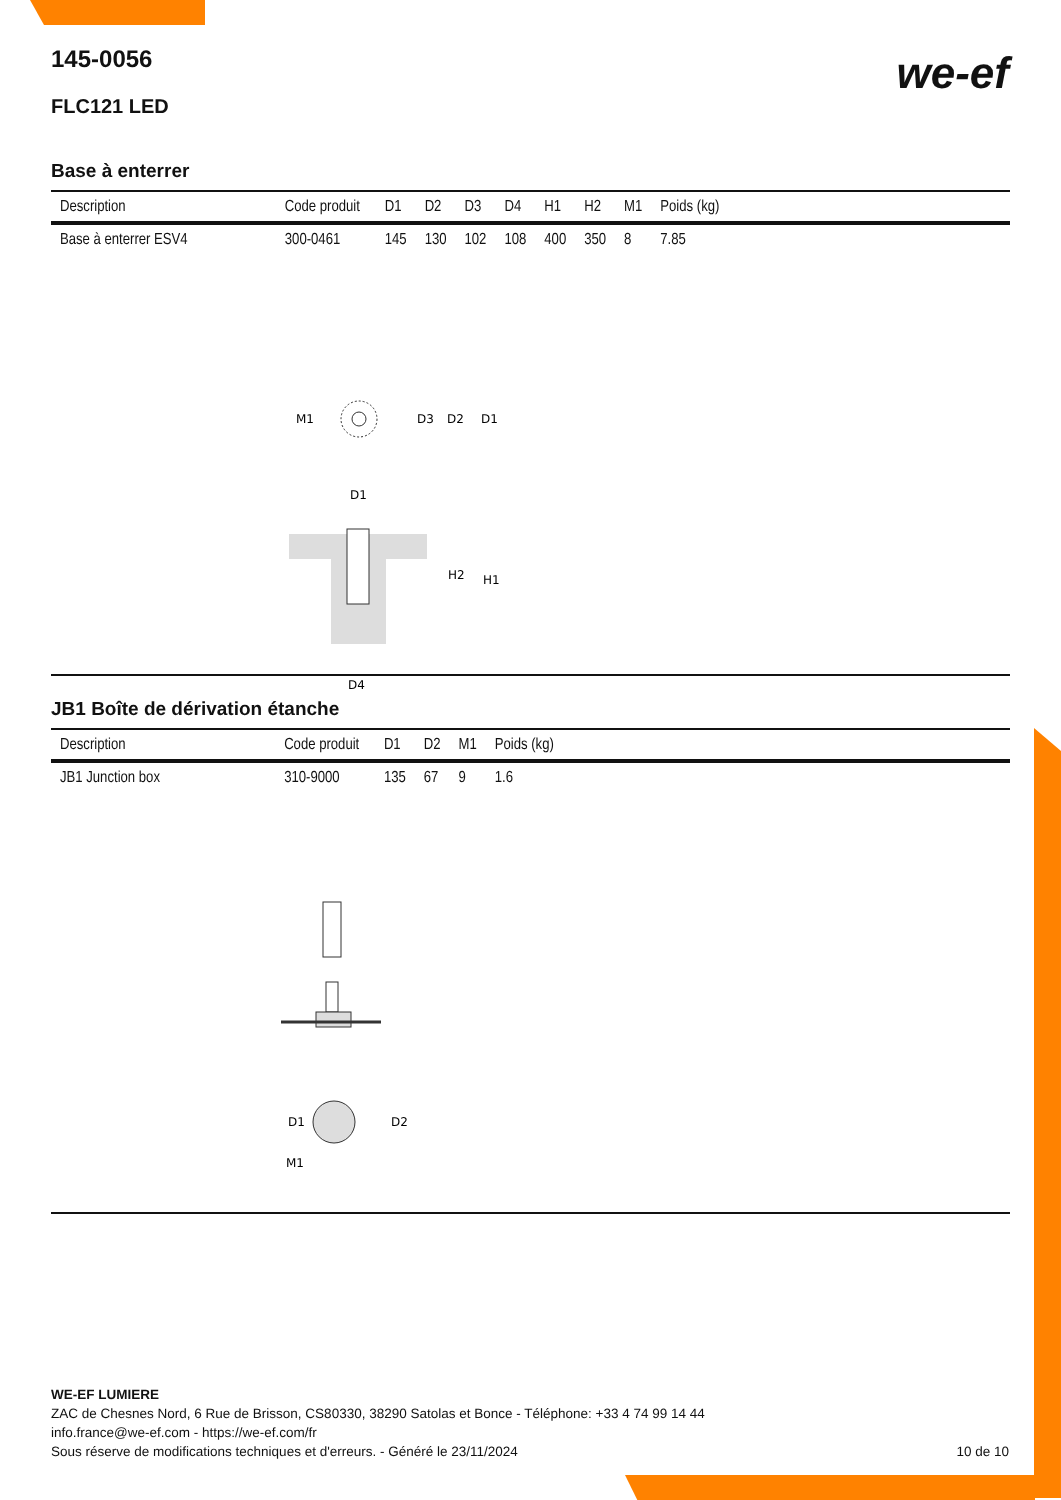we-ef
145-0056
FLC121 LED
Base à enterrer
| Description | Code produit | D1 | D2 | D3 | D4 | H1 | H2 | M1 | Poids (kg) |
| --- | --- | --- | --- | --- | --- | --- | --- | --- | --- |
| Base à enterrer ESV4 | 300-0461 | 145 | 130 | 102 | 108 | 400 | 350 | 8 | 7.85 |
M1
D3
D2
D1
D1
H2
H1
D4
JB1 Boîte de dérivation étanche
| Description | Code produit | D1 | D2 | M1 | Poids (kg) |
| --- | --- | --- | --- | --- | --- |
| JB1 Junction box | 310-9000 | 135 | 67 | 9 | 1.6 |
D1
D2
M1
WE-EF LUMIERE
ZAC de Chesnes Nord, 6 Rue de Brisson, CS80330, 38290 Satolas et Bonce - Téléphone: +33 4 74 99 14 44
info.france@we-ef.com - https://we-ef.com/fr
Sous réserve de modifications techniques et d'erreurs. - Généré le 23/11/2024 10 de 10